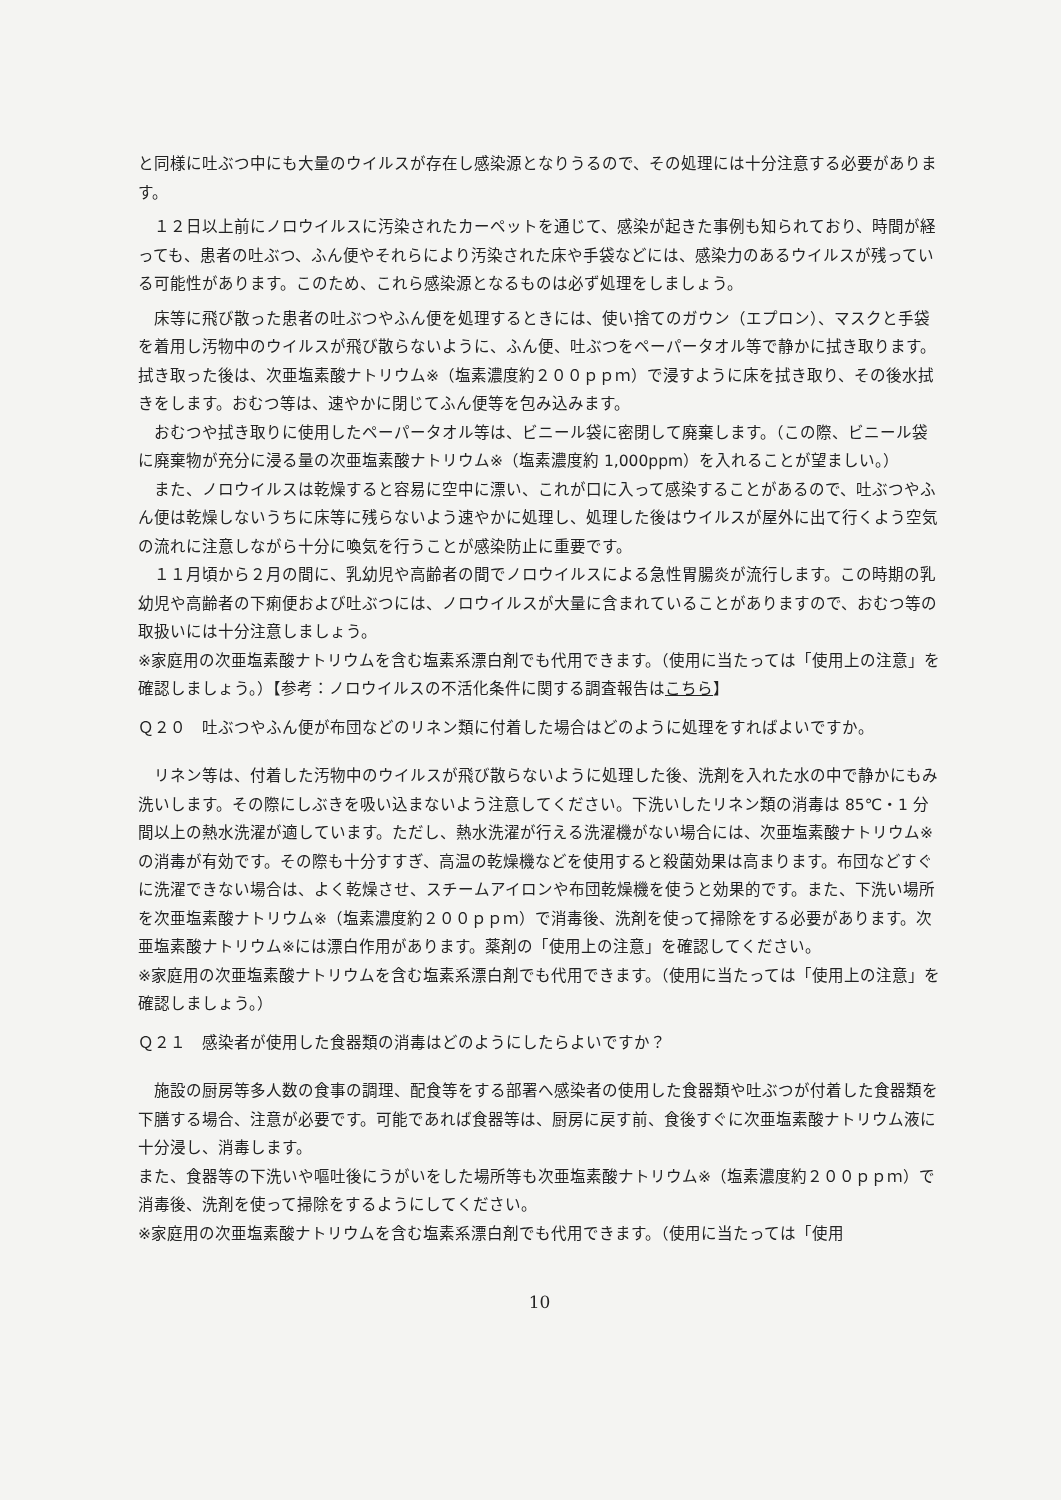と同様に吐ぶつ中にも大量のウイルスが存在し感染源となりうるので、その処理には十分注意する必要があります。
１２日以上前にノロウイルスに汚染されたカーペットを通じて、感染が起きた事例も知られており、時間が経っても、患者の吐ぶつ、ふん便やそれらにより汚染された床や手袋などには、感染力のあるウイルスが残っている可能性があります。このため、これら感染源となるものは必ず処理をしましょう。
床等に飛び散った患者の吐ぶつやふん便を処理するときには、使い捨てのガウン（エプロン）、マスクと手袋を着用し汚物中のウイルスが飛び散らないように、ふん便、吐ぶつをペーパータオル等で静かに拭き取ります。拭き取った後は、次亜塩素酸ナトリウム※（塩素濃度約２００ｐｐｍ）で浸すように床を拭き取り、その後水拭きをします。おむつ等は、速やかに閉じてふん便等を包み込みます。
おむつや拭き取りに使用したペーパータオル等は、ビニール袋に密閉して廃棄します。（この際、ビニール袋に廃棄物が充分に浸る量の次亜塩素酸ナトリウム※（塩素濃度約 1,000ppm）を入れることが望ましい。）
また、ノロウイルスは乾燥すると容易に空中に漂い、これが口に入って感染することがあるので、吐ぶつやふん便は乾燥しないうちに床等に残らないよう速やかに処理し、処理した後はウイルスが屋外に出て行くよう空気の流れに注意しながら十分に喚気を行うことが感染防止に重要です。
１１月頃から２月の間に、乳幼児や高齢者の間でノロウイルスによる急性胃腸炎が流行します。この時期の乳幼児や高齢者の下痢便および吐ぶつには、ノロウイルスが大量に含まれていることがありますので、おむつ等の取扱いには十分注意しましょう。
※家庭用の次亜塩素酸ナトリウムを含む塩素系漂白剤でも代用できます。（使用に当たっては「使用上の注意」を確認しましょう。）【参考：ノロウイルスの不活化条件に関する調査報告はこちら】
Ｑ２０　吐ぶつやふん便が布団などのリネン類に付着した場合はどのように処理をすればよいですか。
リネン等は、付着した汚物中のウイルスが飛び散らないように処理した後、洗剤を入れた水の中で静かにもみ洗いします。その際にしぶきを吸い込まないよう注意してください。下洗いしたリネン類の消毒は 85℃・1 分間以上の熱水洗濯が適しています。ただし、熱水洗濯が行える洗濯機がない場合には、次亜塩素酸ナトリウム※の消毒が有効です。その際も十分すすぎ、高温の乾燥機などを使用すると殺菌効果は高まります。布団などすぐに洗濯できない場合は、よく乾燥させ、スチームアイロンや布団乾燥機を使うと効果的です。また、下洗い場所を次亜塩素酸ナトリウム※（塩素濃度約２００ｐｐｍ）で消毒後、洗剤を使って掃除をする必要があります。次亜塩素酸ナトリウム※には漂白作用があります。薬剤の「使用上の注意」を確認してください。
※家庭用の次亜塩素酸ナトリウムを含む塩素系漂白剤でも代用できます。（使用に当たっては「使用上の注意」を確認しましょう。）
Ｑ２１　感染者が使用した食器類の消毒はどのようにしたらよいですか？
施設の厨房等多人数の食事の調理、配食等をする部署へ感染者の使用した食器類や吐ぶつが付着した食器類を下膳する場合、注意が必要です。可能であれば食器等は、厨房に戻す前、食後すぐに次亜塩素酸ナトリウム液に十分浸し、消毒します。
また、食器等の下洗いや嘔吐後にうがいをした場所等も次亜塩素酸ナトリウム※（塩素濃度約２００ｐｐｍ）で消毒後、洗剤を使って掃除をするようにしてください。
※家庭用の次亜塩素酸ナトリウムを含む塩素系漂白剤でも代用できます。（使用に当たっては「使用
10